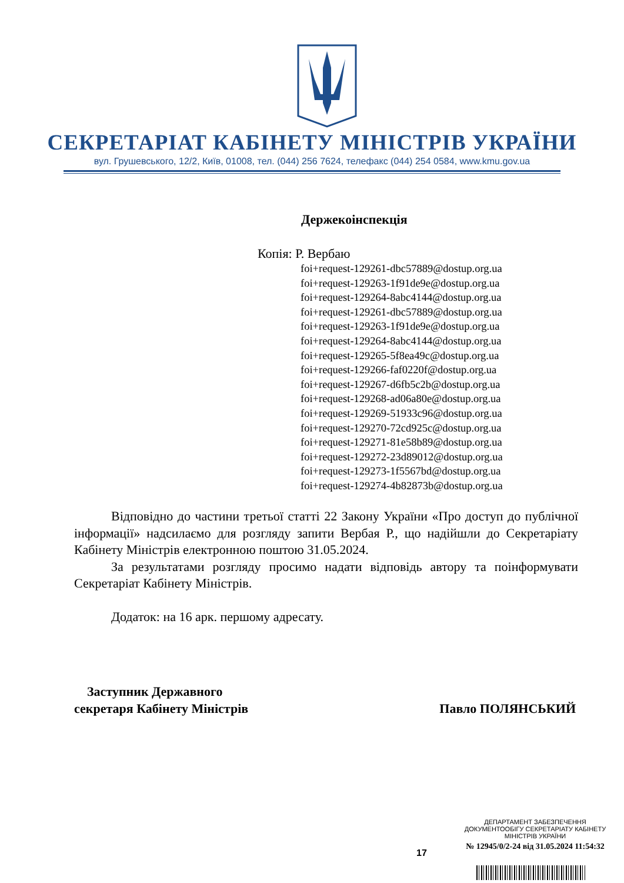СЕКРЕТАРІАТ КАБІНЕТУ МІНІСТРІВ УКРАЇНИ
вул. Грушевського, 12/2, Київ, 01008, тел. (044) 256 7624, телефакс (044) 254 0584, www.kmu.gov.ua
Держекоінспекція
Копія: Р. Вербаю
foi+request-129261-dbc57889@dostup.org.ua
foi+request-129263-1f91de9e@dostup.org.ua
foi+request-129264-8abc4144@dostup.org.ua
foi+request-129261-dbc57889@dostup.org.ua
foi+request-129263-1f91de9e@dostup.org.ua
foi+request-129264-8abc4144@dostup.org.ua
foi+request-129265-5f8ea49c@dostup.org.ua
foi+request-129266-faf0220f@dostup.org.ua
foi+request-129267-d6fb5c2b@dostup.org.ua
foi+request-129268-ad06a80e@dostup.org.ua
foi+request-129269-51933c96@dostup.org.ua
foi+request-129270-72cd925c@dostup.org.ua
foi+request-129271-81e58b89@dostup.org.ua
foi+request-129272-23d89012@dostup.org.ua
foi+request-129273-1f5567bd@dostup.org.ua
foi+request-129274-4b82873b@dostup.org.ua
Відповідно до частини третьої статті 22 Закону України «Про доступ до публічної інформації» надсилаємо для розгляду запити Вербая Р., що надійшли до Секретаріату Кабінету Міністрів електронною поштою 31.05.2024.
За результатами розгляду просимо надати відповідь автору та поінформувати Секретаріат Кабінету Міністрів.
Додаток: на 16 арк. першому адресату.
Заступник Державного
секретаря Кабінету Міністрів
Павло ПОЛЯНСЬКИЙ
ДЕПАРТАМЕНТ ЗАБЕЗПЕЧЕННЯ
ДОКУМЕНТООБІГУ СЕКРЕТАРІАТУ КАБІНЕТУ
МІНІСТРІВ УКРАЇНИ
№ 12945/0/2-24 від 31.05.2024 11:54:32
17